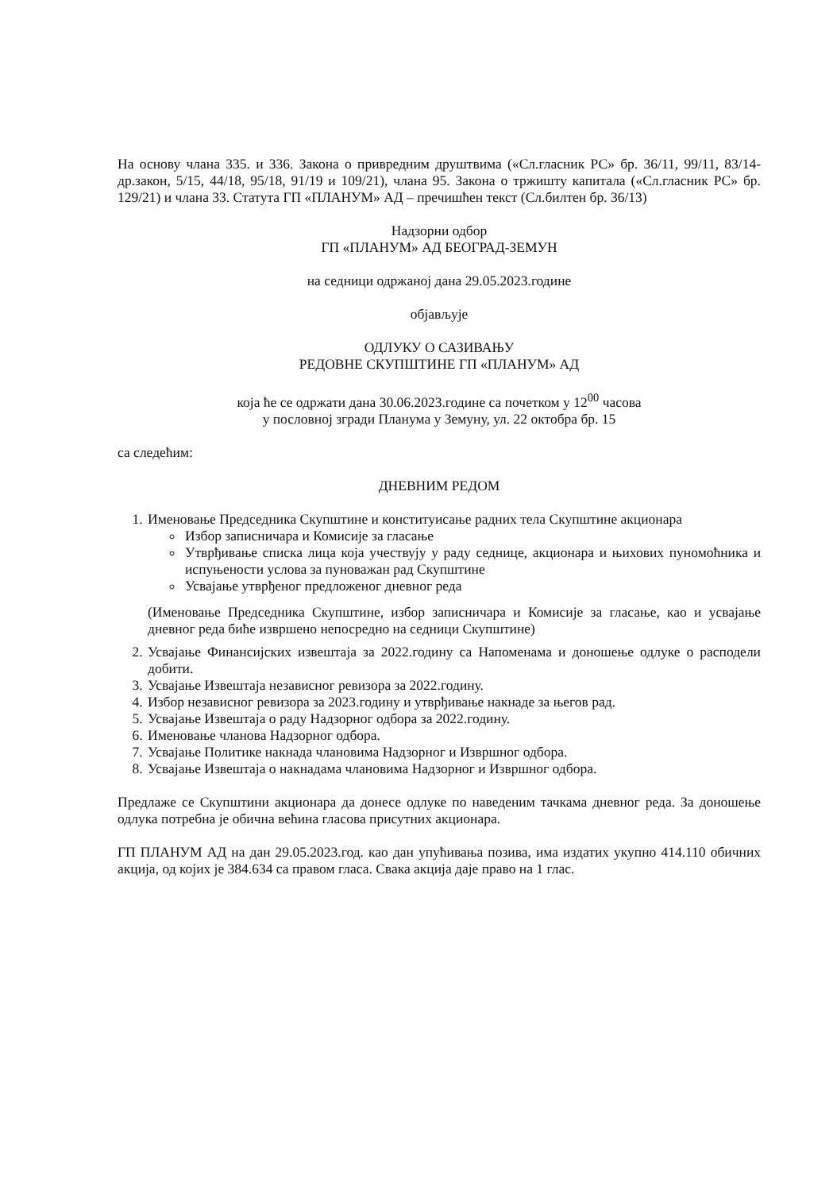На основу члана 335. и 336. Закона о привредним друштвима («Сл.гласник РС» бр. 36/11, 99/11, 83/14-др.закон, 5/15, 44/18, 95/18, 91/19 и 109/21), члана 95. Закона о тржишту капитала («Сл.гласник РС» бр. 129/21) и члана 33. Статута ГП «ПЛАНУМ» АД – пречишћен текст (Сл.билтен бр. 36/13)
Надзорни одбор
ГП «ПЛАНУМ» АД БЕОГРАД-ЗЕМУН
на седници одржаној дана 29.05.2023.године
објављује
ОДЛУКУ О САЗИВАЊУ
РЕДОВНЕ СКУПШТИНЕ ГП «ПЛАНУМ» АД
која ће се одржати дана 30.06.2023.године са почетком у 12<sup>00</sup> часова
у пословној згради Планума у Земуну, ул. 22 октобра бр. 15
са следећим:
ДНЕВНИМ РЕДОМ
1. Именовање Председника Скупштине и конституисање радних тела Скупштине акционара
Избор записничара и Комисије за гласање
Утврђивање списка лица која учествују у раду седнице, акционара и њихових пуномоћника и испуњености услова за пуноважан рад Скупштине
Усвајање утврђеног предложеног дневног реда
(Именовање Председника Скупштине, избор записничара и Комисије за гласање, као и усвајање дневног реда биће извршено непосредно на седници Скупштине)
2. Усвајање Финансијских извештаја за 2022.годину са Напоменама и доношење одлуке о расподели добити.
3. Усвајање Извештаја независног ревизора за 2022.годину.
4. Избор независног ревизора за 2023.годину и утврђивање накнаде за његов рад.
5. Усвајање Извештаја о раду Надзорног одбора за 2022.годину.
6. Именовање чланова Надзорног одбора.
7. Усвајање Политике накнада члановима Надзорног и Извршног одбора.
8. Усвајање Извештаја о накнадама члановима Надзорног и Извршног одбора.
Предлаже се Скупштини акционара да донесе одлуке по наведеним тачкама дневног реда. За доношење одлука потребна је обична већина гласова присутних акционара.
ГП ПЛАНУМ АД на дан 29.05.2023.год. као дан упућивања позива, има издатих укупно 414.110 обичних акција, од којих је 384.634 са правом гласа. Свака акција даје право на 1 глас.